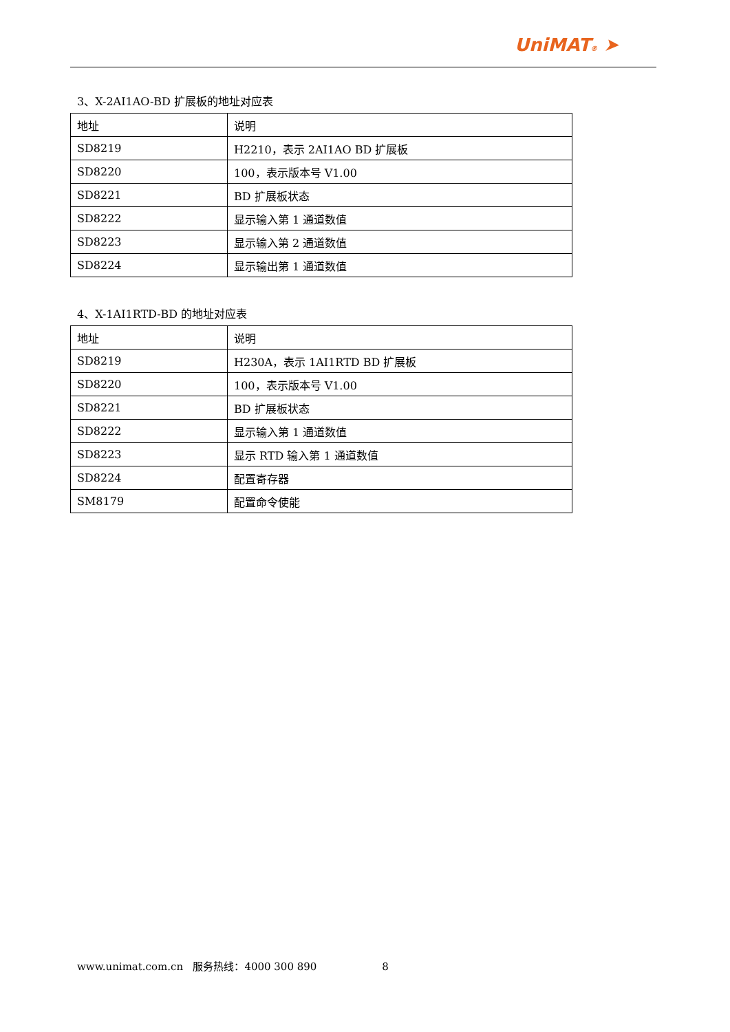UniMAT® ➤
3、X-2AI1AO-BD 扩展板的地址对应表
| 地址 | 说明 |
| SD8219 | H2210，表示 2AI1AO BD 扩展板 |
| SD8220 | 100，表示版本号 V1.00 |
| SD8221 | BD 扩展板状态 |
| SD8222 | 显示输入第 1 通道数值 |
| SD8223 | 显示输入第 2 通道数值 |
| SD8224 | 显示输出第 1 通道数值 |
4、X-1AI1RTD-BD 的地址对应表
| 地址 | 说明 |
| SD8219 | H230A，表示 1AI1RTD BD 扩展板 |
| SD8220 | 100，表示版本号 V1.00 |
| SD8221 | BD 扩展板状态 |
| SD8222 | 显示输入第 1 通道数值 |
| SD8223 | 显示 RTD 输入第 1 通道数值 |
| SD8224 | 配置寄存器 |
| SM8179 | 配置命令使能 |
www.unimat.com.cn 服务热线：4000 300 890 8